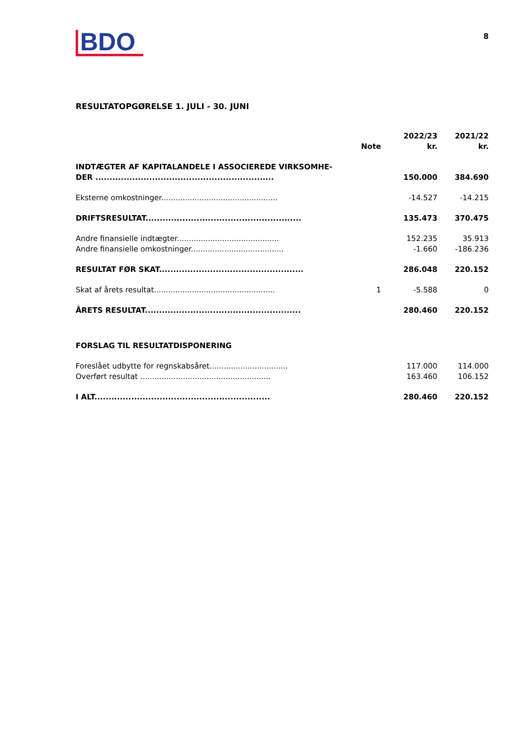BDO
8
RESULTATOPGØRELSE 1. JULI - 30. JUNI
| | Note | 2022/23 kr. | 2021/22 kr. |
| --- | --- | --- | --- |
| INDTÆGTER AF KAPITALANDELE I ASSOCIEREDE VIRKSOMHE- DER ............................................................... | | 150.000 | 384.690 |
| Eksterne omkostninger................................................. | | -14.527 | -14.215 |
| DRIFTSRESULTAT....................................................... | | 135.473 | 370.475 |
| Andre finansielle indtægter........................................... | | 152.235 | 35.913 |
| Andre finansielle omkostninger....................................... | | -1.660 | -186.236 |
| RESULTAT FØR SKAT................................................... | | 286.048 | 220.152 |
| Skat af årets resultat................................................... | 1 | -5.588 | 0 |
| ÅRETS RESULTAT....................................................... | | 280.460 | 220.152 |
| FORSLAG TIL RESULTATDISPONERING | | | |
| Foreslået udbytte for regnskabsåret................................. | | 117.000 | 114.000 |
| Overført resultat ....................................................... | | 163.460 | 106.152 |
| I ALT.............................................................. | | 280.460 | 220.152 |